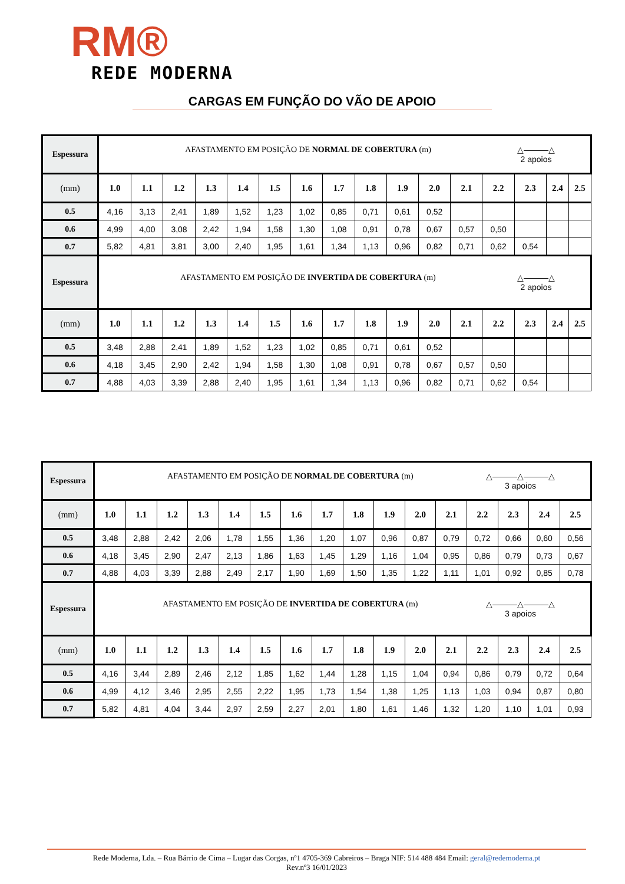RM®
REDE MODERNA
CARGAS EM FUNÇÃO DO VÃO DE APOIO
| Espessura | AFASTAMENTO EM POSIÇÃO DE NORMAL DE COBERTURA (m) △———△ 2 apoios | | | | | | | | | | | | | | | |
| (mm) | 1.0 | 1.1 | 1.2 | 1.3 | 1.4 | 1.5 | 1.6 | 1.7 | 1.8 | 1.9 | 2.0 | 2.1 | 2.2 | 2.3 | 2.4 | 2.5 |
| 0.5 | 4,16 | 3,13 | 2,41 | 1,89 | 1,52 | 1,23 | 1,02 | 0,85 | 0,71 | 0,61 | 0,52 | | | | | |
| 0.6 | 4,99 | 4,00 | 3,08 | 2,42 | 1,94 | 1,58 | 1,30 | 1,08 | 0,91 | 0,78 | 0,67 | 0,57 | 0,50 | | | |
| 0.7 | 5,82 | 4,81 | 3,81 | 3,00 | 2,40 | 1,95 | 1,61 | 1,34 | 1,13 | 0,96 | 0,82 | 0,71 | 0,62 | 0,54 | | |
| Espessura | AFASTAMENTO EM POSIÇÃO DE INVERTIDA DE COBERTURA (m) △———△ 2 apoios | | | | | | | | | | | | | | | |
| (mm) | 1.0 | 1.1 | 1.2 | 1.3 | 1.4 | 1.5 | 1.6 | 1.7 | 1.8 | 1.9 | 2.0 | 2.1 | 2.2 | 2.3 | 2.4 | 2.5 |
| 0.5 | 3,48 | 2,88 | 2,41 | 1,89 | 1,52 | 1,23 | 1,02 | 0,85 | 0,71 | 0,61 | 0,52 | | | | | |
| 0.6 | 4,18 | 3,45 | 2,90 | 2,42 | 1,94 | 1,58 | 1,30 | 1,08 | 0,91 | 0,78 | 0,67 | 0,57 | 0,50 | | | |
| 0.7 | 4,88 | 4,03 | 3,39 | 2,88 | 2,40 | 1,95 | 1,61 | 1,34 | 1,13 | 0,96 | 0,82 | 0,71 | 0,62 | 0,54 | | |
| Espessura | AFASTAMENTO EM POSIÇÃO DE NORMAL DE COBERTURA (m) △———△———△ 3 apoios | | | | | | | | | | | | | | | |
| (mm) | 1.0 | 1.1 | 1.2 | 1.3 | 1.4 | 1.5 | 1.6 | 1.7 | 1.8 | 1.9 | 2.0 | 2.1 | 2.2 | 2.3 | 2.4 | 2.5 |
| 0.5 | 3,48 | 2,88 | 2,42 | 2,06 | 1,78 | 1,55 | 1,36 | 1,20 | 1,07 | 0,96 | 0,87 | 0,79 | 0,72 | 0,66 | 0,60 | 0,56 |
| 0.6 | 4,18 | 3,45 | 2,90 | 2,47 | 2,13 | 1,86 | 1,63 | 1,45 | 1,29 | 1,16 | 1,04 | 0,95 | 0,86 | 0,79 | 0,73 | 0,67 |
| 0.7 | 4,88 | 4,03 | 3,39 | 2,88 | 2,49 | 2,17 | 1,90 | 1,69 | 1,50 | 1,35 | 1,22 | 1,11 | 1,01 | 0,92 | 0,85 | 0,78 |
| Espessura | AFASTAMENTO EM POSIÇÃO DE INVERTIDA DE COBERTURA (m) △———△———△ 3 apoios | | | | | | | | | | | | | | | |
| (mm) | 1.0 | 1.1 | 1.2 | 1.3 | 1.4 | 1.5 | 1.6 | 1.7 | 1.8 | 1.9 | 2.0 | 2.1 | 2.2 | 2.3 | 2.4 | 2.5 |
| 0.5 | 4,16 | 3,44 | 2,89 | 2,46 | 2,12 | 1,85 | 1,62 | 1,44 | 1,28 | 1,15 | 1,04 | 0,94 | 0,86 | 0,79 | 0,72 | 0,64 |
| 0.6 | 4,99 | 4,12 | 3,46 | 2,95 | 2,55 | 2,22 | 1,95 | 1,73 | 1,54 | 1,38 | 1,25 | 1,13 | 1,03 | 0,94 | 0,87 | 0,80 |
| 0.7 | 5,82 | 4,81 | 4,04 | 3,44 | 2,97 | 2,59 | 2,27 | 2,01 | 1,80 | 1,61 | 1,46 | 1,32 | 1,20 | 1,10 | 1,01 | 0,93 |
Rede Moderna, Lda. – Rua Bárrio de Cima – Lugar das Corgas, nº1 4705-369 Cabreiros – Braga NIF: 514 488 484 Email: geral@redemoderna.pt
Rev.nº3 16/01/2023